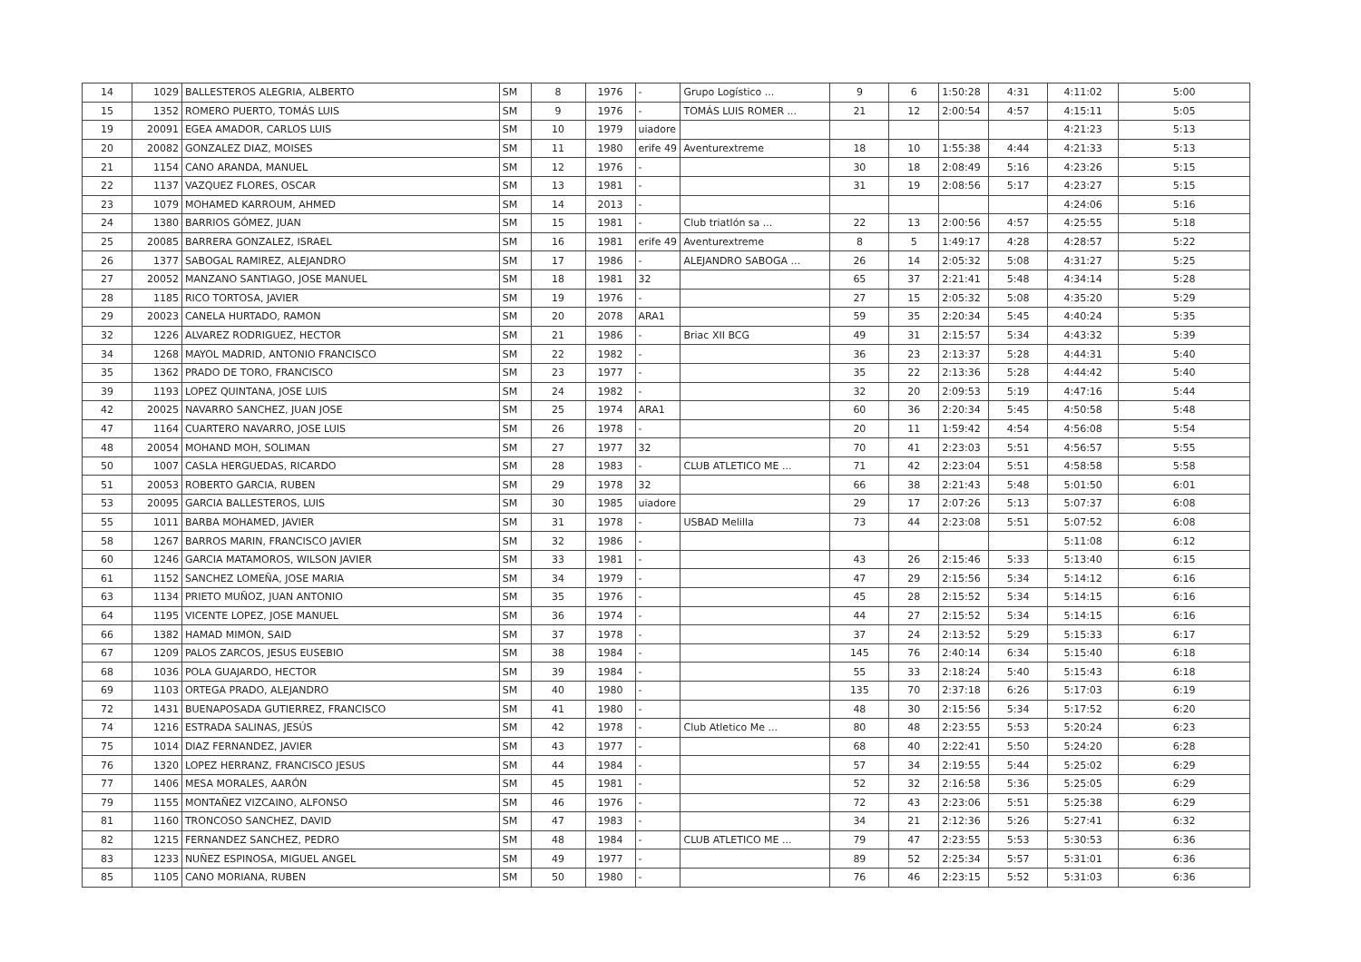| 14 | 1029 | BALLESTEROS ALEGRIA, ALBERTO | SM | 8 | 1976 | - | Grupo Logístico ... | 9 | 6 | 1:50:28 | 4:31 | 4:11:02 | 5:00 |
| 15 | 1352 | ROMERO PUERTO, TOMÁS LUIS | SM | 9 | 1976 | - | TOMÁS LUIS ROMER ... | 21 | 12 | 2:00:54 | 4:57 | 4:15:11 | 5:05 |
| 19 | 20091 | EGEA AMADOR, CARLOS LUIS | SM | 10 | 1979 | uiadore | | | | | | 4:21:23 | 5:13 |
| 20 | 20082 | GONZALEZ DIAZ, MOISES | SM | 11 | 1980 | erife 49 | Aventurextreme | 18 | 10 | 1:55:38 | 4:44 | 4:21:33 | 5:13 |
| 21 | 1154 | CANO ARANDA, MANUEL | SM | 12 | 1976 | - | | 30 | 18 | 2:08:49 | 5:16 | 4:23:26 | 5:15 |
| 22 | 1137 | VAZQUEZ FLORES, OSCAR | SM | 13 | 1981 | - | | 31 | 19 | 2:08:56 | 5:17 | 4:23:27 | 5:15 |
| 23 | 1079 | MOHAMED KARROUM, AHMED | SM | 14 | 2013 | - | | | | | | 4:24:06 | 5:16 |
| 24 | 1380 | BARRIOS GÓMEZ, JUAN | SM | 15 | 1981 | - | Club triatlón sa ... | 22 | 13 | 2:00:56 | 4:57 | 4:25:55 | 5:18 |
| 25 | 20085 | BARRERA GONZALEZ, ISRAEL | SM | 16 | 1981 | erife 49 | Aventurextreme | 8 | 5 | 1:49:17 | 4:28 | 4:28:57 | 5:22 |
| 26 | 1377 | SABOGAL RAMIREZ, ALEJANDRO | SM | 17 | 1986 | - | ALEJANDRO SABOGA ... | 26 | 14 | 2:05:32 | 5:08 | 4:31:27 | 5:25 |
| 27 | 20052 | MANZANO SANTIAGO, JOSE MANUEL | SM | 18 | 1981 | 32 | | 65 | 37 | 2:21:41 | 5:48 | 4:34:14 | 5:28 |
| 28 | 1185 | RICO TORTOSA, JAVIER | SM | 19 | 1976 | - | | 27 | 15 | 2:05:32 | 5:08 | 4:35:20 | 5:29 |
| 29 | 20023 | CANELA HURTADO, RAMON | SM | 20 | 2078 | ARA1 | | 59 | 35 | 2:20:34 | 5:45 | 4:40:24 | 5:35 |
| 32 | 1226 | ALVAREZ RODRIGUEZ, HECTOR | SM | 21 | 1986 | - | Briac XII BCG | 49 | 31 | 2:15:57 | 5:34 | 4:43:32 | 5:39 |
| 34 | 1268 | MAYOL MADRID, ANTONIO FRANCISCO | SM | 22 | 1982 | - | | 36 | 23 | 2:13:37 | 5:28 | 4:44:31 | 5:40 |
| 35 | 1362 | PRADO DE TORO, FRANCISCO | SM | 23 | 1977 | - | | 35 | 22 | 2:13:36 | 5:28 | 4:44:42 | 5:40 |
| 39 | 1193 | LOPEZ QUINTANA, JOSE LUIS | SM | 24 | 1982 | - | | 32 | 20 | 2:09:53 | 5:19 | 4:47:16 | 5:44 |
| 42 | 20025 | NAVARRO SANCHEZ, JUAN JOSE | SM | 25 | 1974 | ARA1 | | 60 | 36 | 2:20:34 | 5:45 | 4:50:58 | 5:48 |
| 47 | 1164 | CUARTERO NAVARRO, JOSE LUIS | SM | 26 | 1978 | - | | 20 | 11 | 1:59:42 | 4:54 | 4:56:08 | 5:54 |
| 48 | 20054 | MOHAND MOH, SOLIMAN | SM | 27 | 1977 | 32 | | 70 | 41 | 2:23:03 | 5:51 | 4:56:57 | 5:55 |
| 50 | 1007 | CASLA HERGUEDAS, RICARDO | SM | 28 | 1983 | - | CLUB ATLETICO ME ... | 71 | 42 | 2:23:04 | 5:51 | 4:58:58 | 5:58 |
| 51 | 20053 | ROBERTO GARCIA, RUBEN | SM | 29 | 1978 | 32 | | 66 | 38 | 2:21:43 | 5:48 | 5:01:50 | 6:01 |
| 53 | 20095 | GARCIA BALLESTEROS, LUIS | SM | 30 | 1985 | uiadore | | 29 | 17 | 2:07:26 | 5:13 | 5:07:37 | 6:08 |
| 55 | 1011 | BARBA MOHAMED, JAVIER | SM | 31 | 1978 | - | USBAD Melilla | 73 | 44 | 2:23:08 | 5:51 | 5:07:52 | 6:08 |
| 58 | 1267 | BARROS MARIN, FRANCISCO JAVIER | SM | 32 | 1986 | - | | | | | | 5:11:08 | 6:12 |
| 60 | 1246 | GARCIA MATAMOROS, WILSON JAVIER | SM | 33 | 1981 | - | | 43 | 26 | 2:15:46 | 5:33 | 5:13:40 | 6:15 |
| 61 | 1152 | SANCHEZ LOMEÑA, JOSE MARIA | SM | 34 | 1979 | - | | 47 | 29 | 2:15:56 | 5:34 | 5:14:12 | 6:16 |
| 63 | 1134 | PRIETO MUÑOZ, JUAN ANTONIO | SM | 35 | 1976 | - | | 45 | 28 | 2:15:52 | 5:34 | 5:14:15 | 6:16 |
| 64 | 1195 | VICENTE LOPEZ, JOSE MANUEL | SM | 36 | 1974 | - | | 44 | 27 | 2:15:52 | 5:34 | 5:14:15 | 6:16 |
| 66 | 1382 | HAMAD MIMON, SAID | SM | 37 | 1978 | - | | 37 | 24 | 2:13:52 | 5:29 | 5:15:33 | 6:17 |
| 67 | 1209 | PALOS ZARCOS, JESUS EUSEBIO | SM | 38 | 1984 | - | | 145 | 76 | 2:40:14 | 6:34 | 5:15:40 | 6:18 |
| 68 | 1036 | POLA GUAJARDO, HECTOR | SM | 39 | 1984 | - | | 55 | 33 | 2:18:24 | 5:40 | 5:15:43 | 6:18 |
| 69 | 1103 | ORTEGA PRADO, ALEJANDRO | SM | 40 | 1980 | - | | 135 | 70 | 2:37:18 | 6:26 | 5:17:03 | 6:19 |
| 72 | 1431 | BUENAPOSADA GUTIERREZ, FRANCISCO | SM | 41 | 1980 | - | | 48 | 30 | 2:15:56 | 5:34 | 5:17:52 | 6:20 |
| 74 | 1216 | ESTRADA SALINAS, JESÚS | SM | 42 | 1978 | - | Club Atletico Me ... | 80 | 48 | 2:23:55 | 5:53 | 5:20:24 | 6:23 |
| 75 | 1014 | DIAZ FERNANDEZ, JAVIER | SM | 43 | 1977 | - | | 68 | 40 | 2:22:41 | 5:50 | 5:24:20 | 6:28 |
| 76 | 1320 | LOPEZ HERRANZ, FRANCISCO JESUS | SM | 44 | 1984 | - | | 57 | 34 | 2:19:55 | 5:44 | 5:25:02 | 6:29 |
| 77 | 1406 | MESA MORALES, AARÓN | SM | 45 | 1981 | - | | 52 | 32 | 2:16:58 | 5:36 | 5:25:05 | 6:29 |
| 79 | 1155 | MONTAÑEZ VIZCAINO, ALFONSO | SM | 46 | 1976 | - | | 72 | 43 | 2:23:06 | 5:51 | 5:25:38 | 6:29 |
| 81 | 1160 | TRONCOSO SANCHEZ, DAVID | SM | 47 | 1983 | - | | 34 | 21 | 2:12:36 | 5:26 | 5:27:41 | 6:32 |
| 82 | 1215 | FERNANDEZ SANCHEZ, PEDRO | SM | 48 | 1984 | - | CLUB ATLETICO ME ... | 79 | 47 | 2:23:55 | 5:53 | 5:30:53 | 6:36 |
| 83 | 1233 | NUÑEZ ESPINOSA, MIGUEL ANGEL | SM | 49 | 1977 | - | | 89 | 52 | 2:25:34 | 5:57 | 5:31:01 | 6:36 |
| 85 | 1105 | CANO MORIANA, RUBEN | SM | 50 | 1980 | - | | 76 | 46 | 2:23:15 | 5:52 | 5:31:03 | 6:36 |